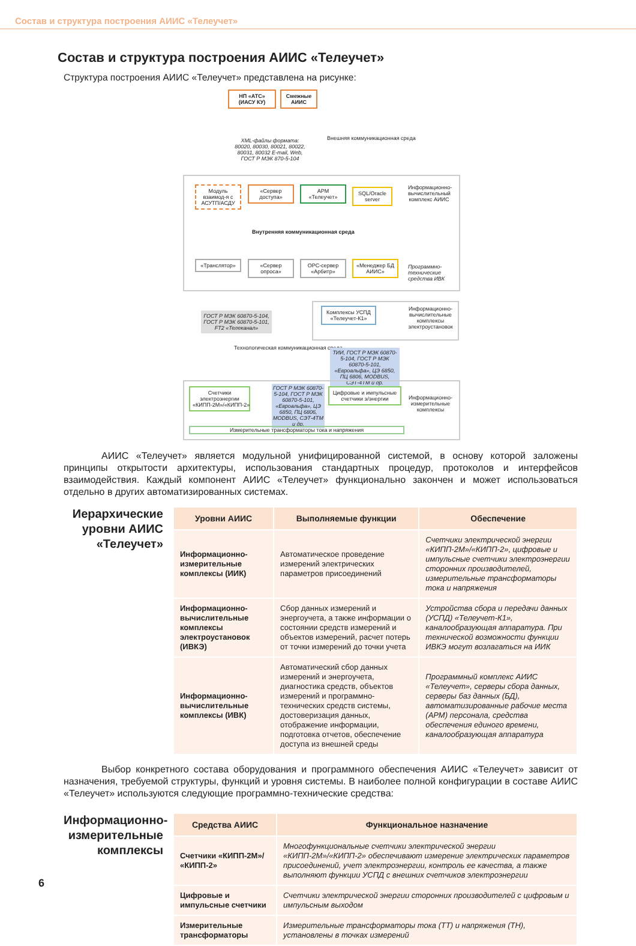Состав и структура построения АИИС «Телеучет»
Состав и структура построения АИИС «Телеучет»
Структура построения АИИС «Телеучет» представлена на рисунке:
НП «АТС» (ИАСУ КУ)
Смежные АИИС
XML-файлы формата: 80020, 80030, 80021, 80022, 80031, 80032 E-mail, Web, ГОСТ Р МЭК 870-5-104
Внешняя коммуникационная среда
Модуль взаимод-я с АСУТП/АСДУ
«Сервер доступа»
АРМ «Телеучет»
SQL/Oracle server
Информационно-вычислительный комплекс АИИС
Внутренняя коммуникационная среда
«Транслятор»
«Сервер опроса»
OPC-сервер «Арбитр»
«Менеджер БД АИИС»
Программно-технические средства ИВК
ГОСТ Р МЭК 60870-5-104, ГОСТ Р МЭК 60870-5-101, FT2 «Телеканал»
Комплексы УСПД «Телеучет-К1»
Информационно-вычислительные комплексы электроустановок
Технологическая коммуникационная среда
ТИИ, ГОСТ Р МЭК 60870-5-104, ГОСТ Р МЭК 60870-5-101, «Евроальфа», ЦЭ 6850, ПЦ 6806, MODBUS, СЭТ-4ТМ и др.
Счетчики электроэнергии «КИПП-2М»/«КИПП-2»
ГОСТ Р МЭК 60870-5-104, ГОСТ Р МЭК 60870-5-101, «Евроальфа», ЦЭ 6850, ПЦ 6806, MODBUS, СЭТ-4ТМ и др.
Цифровые и импульсные счетчики э/энергии
Информационно-измерительные комплексы
Измерительные трансформаторы тока и напряжения
АИИС «Телеучет» является модульной унифицированной системой, в основу которой заложены принципы открытости архитектуры, использования стандартных процедур, протоколов и интерфейсов взаимодействия. Каждый компонент АИИС «Телеучет» функционально закончен и может использоваться отдельно в других автоматизированных системах.
Иерархические уровни АИИС «Телеучет»
| Уровни АИИС | Выполняемые функции | Обеспечение |
| --- | --- | --- |
| Информационно-измерительные комплексы (ИИК) | Автоматическое проведение измерений электрических параметров присоединений | Счетчики электрической энергии «КИПП-2М»/«КИПП-2», цифровые и импульсные счетчики электроэнергии сторонних производителей, измерительные трансформаторы тока и напряжения |
| Информационно-вычислительные комплексы электроустановок (ИВКЭ) | Сбор данных измерений и энергоучета, а также информации о состоянии средств измерений и объектов измерений, расчет потерь от точки измерений до точки учета | Устройства сбора и передачи данных (УСПД) «Телеучет-К1», каналообразующая аппаратура. При технической возможности функции ИВКЭ могут возлагаться на ИИК |
| Информационно-вычислительные комплексы (ИВК) | Автоматический сбор данных измерений и энергоучета, диагностика средств, объектов измерений и программно-технических средств системы, достоверизация данных, отображение информации, подготовка отчетов, обеспечение доступа из внешней среды | Программный комплекс АИИС «Телеучет», серверы сбора данных, серверы баз данных (БД), автоматизированные рабочие места (АРМ) персонала, средства обеспечения единого времени, каналообразующая аппаратура |
Выбор конкретного состава оборудования и программного обеспечения АИИС «Телеучет» зависит от назначения, требуемой структуры, функций и уровня системы. В наиболее полной конфигурации в составе АИИС «Телеучет» используются следующие программно-технические средства:
Информационно-измерительные комплексы
| Средства АИИС | Функциональное назначение |
| --- | --- |
| Счетчики «КИПП-2М»/ «КИПП-2» | Многофункциональные счетчики электрической энергии «КИПП-2М»/«КИПП-2» обеспечивают измерение электрических параметров присоединений, учет электроэнергии, контроль ее качества, а также выполняют функции УСПД с внешних счетчиков электроэнергии |
| Цифровые и импульсные счетчики | Счетчики электрической энергии сторонних производителей с цифровым и импульсным выходом |
| Измерительные трансформаторы | Измерительные трансформаторы тока (ТТ) и напряжения (ТН), установлены в точках измерений |
6